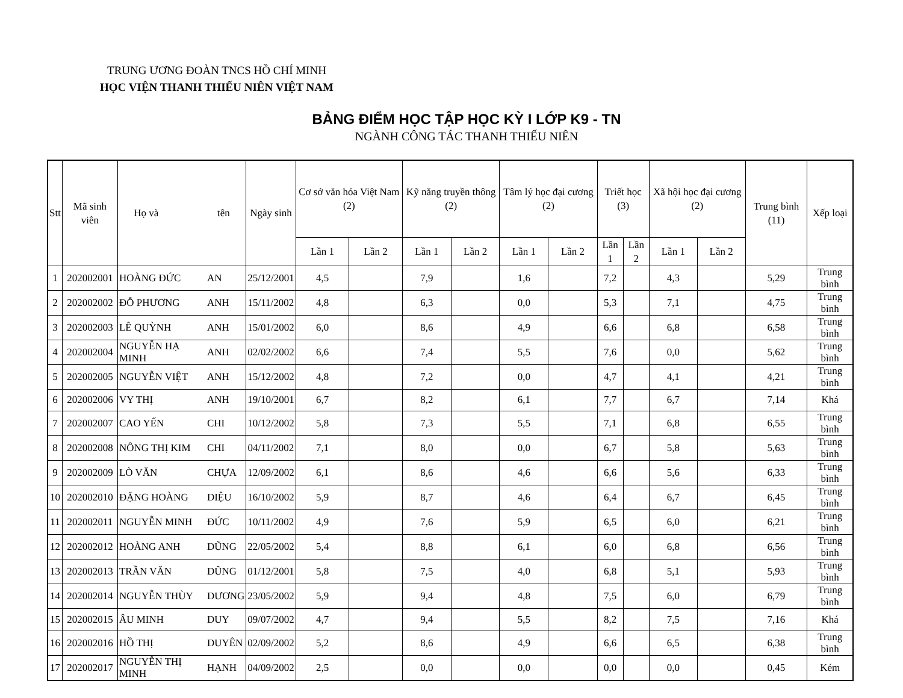TRUNG ƯƠNG ĐOÀN TNCS HỒ CHÍ MINH
HỌC VIỆN THANH THIẾU NIÊN VIỆT NAM
BẢNG ĐIỂM HỌC TẬP HỌC KỲ I LỚP K9 - TN
NGÀNH CÔNG TÁC THANH THIẾU NIÊN
| Stt | Mã sinh viên | Họ và tên | | Ngày sinh | Cơ sở văn hóa Việt Nam (2) | | Kỹ năng truyền thông (2) | | Tâm lý học đại cương (2) | | Triết học (3) | | Xã hội học đại cương (2) | | Trung bình (11) | Xếp loại |
| --- | --- | --- | --- | --- | --- | --- | --- | --- | --- | --- | --- | --- | --- | --- | --- | --- |
| | | | | | Lần 1 | Lần 2 | Lần 1 | Lần 2 | Lần 1 | Lần 2 | Lần 1 | Lần 2 | Lần 1 | Lần 2 | | |
| 1 | 202002001 | HOÀNG ĐỨC | AN | 25/12/2001 | 4,5 | | 7,9 | | 1,6 | | 7,2 | | 4,3 | | 5,29 | Trung bình |
| 2 | 202002002 | ĐỖ PHƯƠNG | ANH | 15/11/2002 | 4,8 | | 6,3 | | 0,0 | | 5,3 | | 7,1 | | 4,75 | Trung bình |
| 3 | 202002003 | LÊ QUỲNH | ANH | 15/01/2002 | 6,0 | | 8,6 | | 4,9 | | 6,6 | | 6,8 | | 6,58 | Trung bình |
| 4 | 202002004 | NGUYỄN HẠ MINH | ANH | 02/02/2002 | 6,6 | | 7,4 | | 5,5 | | 7,6 | | 0,0 | | 5,62 | Trung bình |
| 5 | 202002005 | NGUYỄN VIỆT | ANH | 15/12/2002 | 4,8 | | 7,2 | | 0,0 | | 4,7 | | 4,1 | | 4,21 | Trung bình |
| 6 | 202002006 | VY THỊ | ANH | 19/10/2001 | 6,7 | | 8,2 | | 6,1 | | 7,7 | | 6,7 | | 7,14 | Khá |
| 7 | 202002007 | CAO YẾN | CHI | 10/12/2002 | 5,8 | | 7,3 | | 5,5 | | 7,1 | | 6,8 | | 6,55 | Trung bình |
| 8 | 202002008 | NÔNG THỊ KIM | CHI | 04/11/2002 | 7,1 | | 8,0 | | 0,0 | | 6,7 | | 5,8 | | 5,63 | Trung bình |
| 9 | 202002009 | LÒ VĂN | CHỰA | 12/09/2002 | 6,1 | | 8,6 | | 4,6 | | 6,6 | | 5,6 | | 6,33 | Trung bình |
| 10 | 202002010 | ĐẶNG HOÀNG | DIỆU | 16/10/2002 | 5,9 | | 8,7 | | 4,6 | | 6,4 | | 6,7 | | 6,45 | Trung bình |
| 11 | 202002011 | NGUYỄN MINH | ĐỨC | 10/11/2002 | 4,9 | | 7,6 | | 5,9 | | 6,5 | | 6,0 | | 6,21 | Trung bình |
| 12 | 202002012 | HOÀNG ANH | DŨNG | 22/05/2002 | 5,4 | | 8,8 | | 6,1 | | 6,0 | | 6,8 | | 6,56 | Trung bình |
| 13 | 202002013 | TRẦN VĂN | DŨNG | 01/12/2001 | 5,8 | | 7,5 | | 4,0 | | 6,8 | | 5,1 | | 5,93 | Trung bình |
| 14 | 202002014 | NGUYỄN THÙY | DƯƠNG | 23/05/2002 | 5,9 | | 9,4 | | 4,8 | | 7,5 | | 6,0 | | 6,79 | Trung bình |
| 15 | 202002015 | ÂU MINH | DUY | 09/07/2002 | 4,7 | | 9,4 | | 5,5 | | 8,2 | | 7,5 | | 7,16 | Khá |
| 16 | 202002016 | HỒ THỊ | DUYÊN | 02/09/2002 | 5,2 | | 8,6 | | 4,9 | | 6,6 | | 6,5 | | 6,38 | Trung bình |
| 17 | 202002017 | NGUYỄN THỊ MINH | HẠNH | 04/09/2002 | 2,5 | | 0,0 | | 0,0 | | 0,0 | | 0,0 | | 0,45 | Kém |